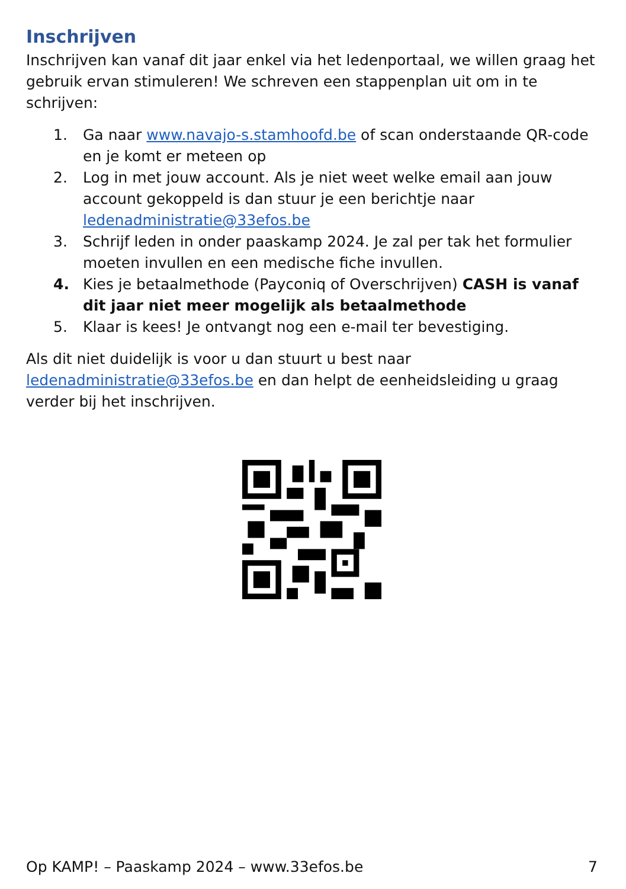Inschrijven
Inschrijven kan vanaf dit jaar enkel via het ledenportaal, we willen graag het gebruik ervan stimuleren! We schreven een stappenplan uit om in te schrijven:
1. Ga naar www.navajo-s.stamhoofd.be of scan onderstaande QR-code en je komt er meteen op
2. Log in met jouw account. Als je niet weet welke email aan jouw account gekoppeld is dan stuur je een berichtje naar ledenadministratie@33efos.be
3. Schrijf leden in onder paaskamp 2024. Je zal per tak het formulier moeten invullen en een medische fiche invullen.
4. Kies je betaalmethode (Payconiq of Overschrijven) CASH is vanaf dit jaar niet meer mogelijk als betaalmethode
5. Klaar is kees! Je ontvangt nog een e-mail ter bevestiging.
Als dit niet duidelijk is voor u dan stuurt u best naar ledenadministratie@33efos.be en dan helpt de eenheidsleiding u graag verder bij het inschrijven.
Op KAMP! – Paaskamp 2024 – www.33efos.be 7